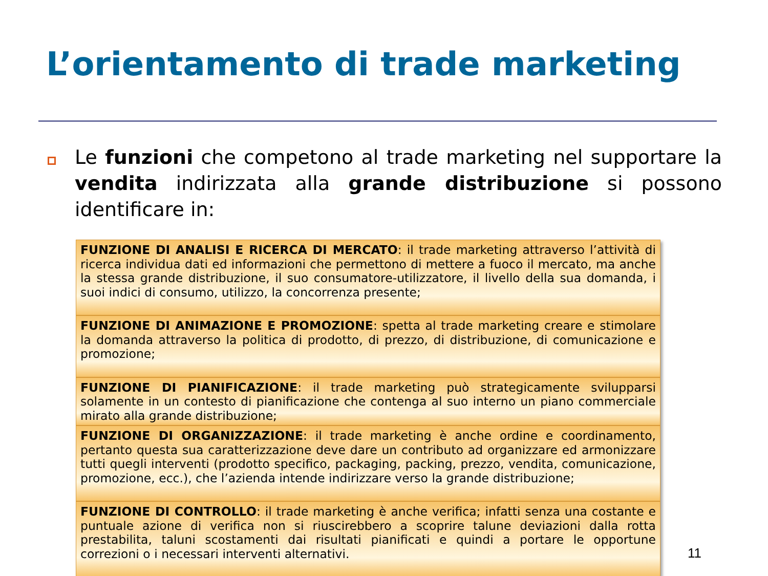L’orientamento di trade marketing
Le funzioni che competono al trade marketing nel supportare la vendita indirizzata alla grande distribuzione si possono identificare in:
FUNZIONE DI ANALISI E RICERCA DI MERCATO: il trade marketing attraverso l’attività di ricerca individua dati ed informazioni che permettono di mettere a fuoco il mercato, ma anche la stessa grande distribuzione, il suo consumatore-utilizzatore, il livello della sua domanda, i suoi indici di consumo, utilizzo, la concorrenza presente;
FUNZIONE DI ANIMAZIONE E PROMOZIONE: spetta al trade marketing creare e stimolare la domanda attraverso la politica di prodotto, di prezzo, di distribuzione, di comunicazione e promozione;
FUNZIONE DI PIANIFICAZIONE: il trade marketing può strategicamente svilupparsi solamente in un contesto di pianificazione che contenga al suo interno un piano commerciale mirato alla grande distribuzione;
FUNZIONE DI ORGANIZZAZIONE: il trade marketing è anche ordine e coordinamento, pertanto questa sua caratterizzazione deve dare un contributo ad organizzare ed armonizzare tutti quegli interventi (prodotto specifico, packaging, packing, prezzo, vendita, comunicazione, promozione, ecc.), che l’azienda intende indirizzare verso la grande distribuzione;
FUNZIONE DI CONTROLLO: il trade marketing è anche verifica; infatti senza una costante e puntuale azione di verifica non si riuscirebbero a scoprire talune deviazioni dalla rotta prestabilita, taluni scostamenti dai risultati pianificati e quindi a portare le opportune correzioni o i necessari interventi alternativi.
11